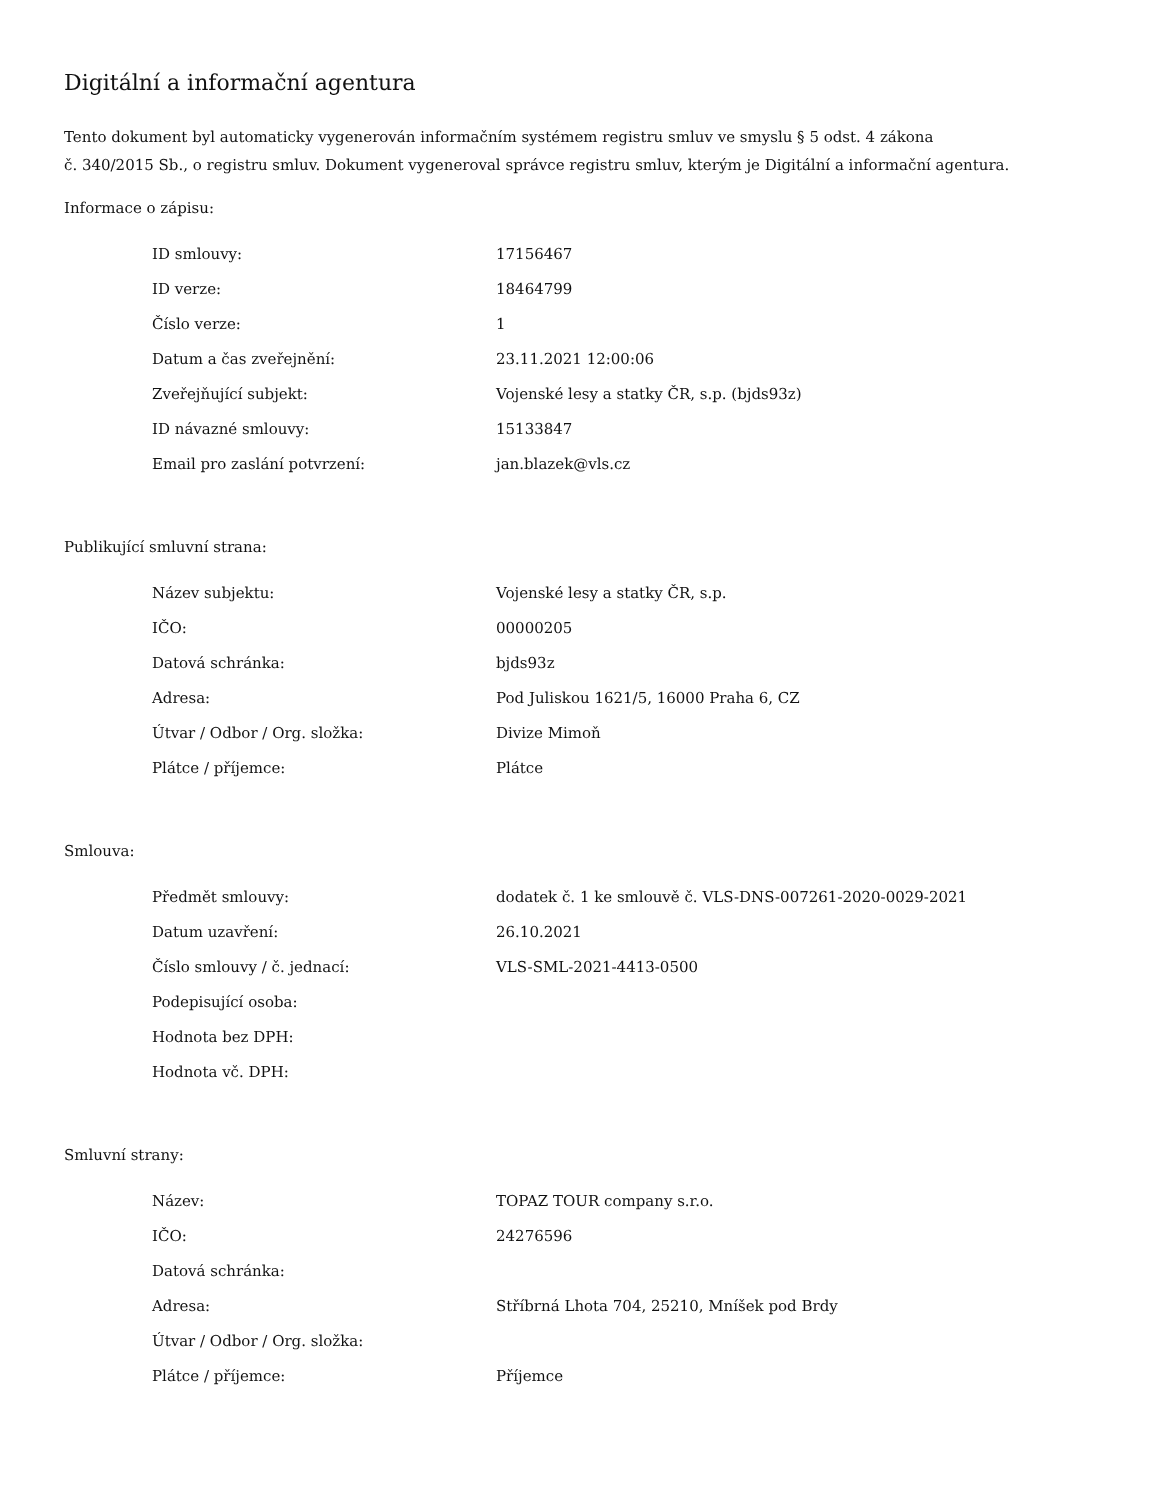Digitální a informační agentura
Tento dokument byl automaticky vygenerován informačním systémem registru smluv ve smyslu § 5 odst. 4 zákona
č. 340/2015 Sb., o registru smluv. Dokument vygeneroval správce registru smluv, kterým je Digitální a informační agentura.
Informace o zápisu:
| ID smlouvy: | 17156467 |
| ID verze: | 18464799 |
| Číslo verze: | 1 |
| Datum a čas zveřejnění: | 23.11.2021 12:00:06 |
| Zveřejňující subjekt: | Vojenské lesy a statky ČR, s.p. (bjds93z) |
| ID návazné smlouvy: | 15133847 |
| Email pro zaslání potvrzení: | jan.blazek@vls.cz |
Publikující smluvní strana:
| Název subjektu: | Vojenské lesy a statky ČR, s.p. |
| IČO: | 00000205 |
| Datová schránka: | bjds93z |
| Adresa: | Pod Juliskou 1621/5, 16000 Praha 6, CZ |
| Útvar / Odbor / Org. složka: | Divize Mimoň |
| Plátce / příjemce: | Plátce |
Smlouva:
| Předmět smlouvy: | dodatek č. 1 ke smlouvě č. VLS-DNS-007261-2020-0029-2021 |
| Datum uzavření: | 26.10.2021 |
| Číslo smlouvy / č. jednací: | VLS-SML-2021-4413-0500 |
| Podepisující osoba: | |
| Hodnota bez DPH: | |
| Hodnota vč. DPH: | |
Smluvní strany:
| Název: | TOPAZ TOUR company s.r.o. |
| IČO: | 24276596 |
| Datová schránka: | |
| Adresa: | Stříbrná Lhota 704, 25210, Mníšek pod Brdy |
| Útvar / Odbor / Org. složka: | |
| Plátce / příjemce: | Příjemce |